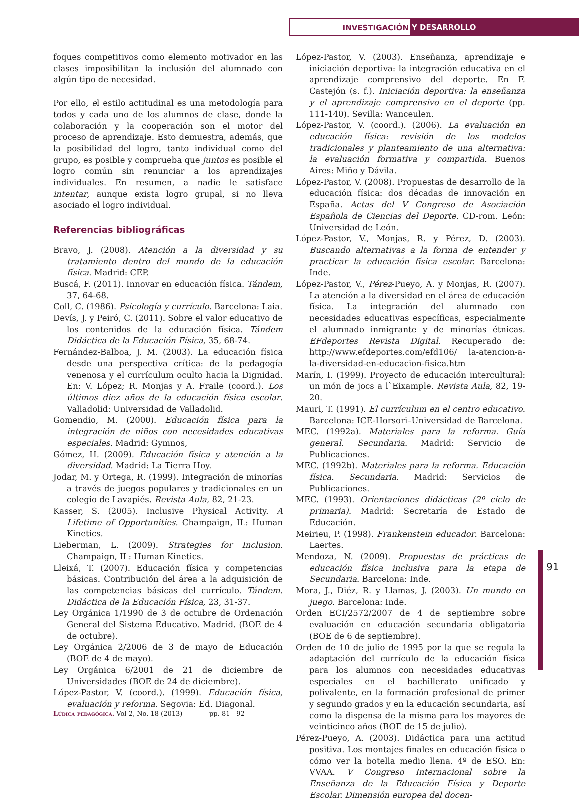INVESTIGACIÓN
Y DESARROLLO
foques competitivos como elemento motivador en las clases imposibilitan la inclusión del alumnado con algún tipo de necesidad.
Por ello, el estilo actitudinal es una metodología para todos y cada uno de los alumnos de clase, donde la colaboración y la cooperación son el motor del proceso de aprendizaje. Esto demuestra, además, que la posibilidad del logro, tanto individual como del grupo, es posible y comprueba que juntos es posible el logro común sin renunciar a los aprendizajes individuales. En resumen, a nadie le satisface intentar, aunque exista logro grupal, si no lleva asociado el logro individual.
Referencias bibliográficas
Bravo, J. (2008). Atención a la diversidad y su tratamiento dentro del mundo de la educación física. Madrid: CEP.
Buscá, F. (2011). Innovar en educación física. Tándem, 37, 64-68.
Coll, C. (1986). Psicología y currículo. Barcelona: Laia.
Devís, J. y Peiró, C. (2011). Sobre el valor educativo de los contenidos de la educación física. Tándem Didáctica de la Educación Física, 35, 68-74.
Fernández-Balboa, J. M. (2003). La educación física desde una perspectiva crítica: de la pedagogía venenosa y el currículum oculto hacia la Dignidad. En: V. López; R. Monjas y A. Fraile (coord.). Los últimos diez años de la educación física escolar. Valladolid: Universidad de Valladolid.
Gomendio, M. (2000). Educación física para la integración de niños con necesidades educativas especiales. Madrid: Gymnos,
Gómez, H. (2009). Educación física y atención a la diversidad. Madrid: La Tierra Hoy.
Jodar, M. y Ortega, R. (1999). Integración de minorías a través de juegos populares y tradicionales en un colegio de Lavapiés. Revista Aula, 82, 21-23.
Kasser, S. (2005). Inclusive Physical Activity. A Lifetime of Opportunities. Champaign, IL: Human Kinetics.
Lieberman, L. (2009). Strategies for Inclusion. Champaign, IL: Human Kinetics.
Lleixá, T. (2007). Educación física y competencias básicas. Contribución del área a la adquisición de las competencias básicas del currículo. Tándem. Didáctica de la Educación Física, 23, 31-37.
Ley Orgánica 1/1990 de 3 de octubre de Ordenación General del Sistema Educativo. Madrid. (BOE de 4 de octubre).
Ley Orgánica 2/2006 de 3 de mayo de Educación (BOE de 4 de mayo).
Ley Orgánica 6/2001 de 21 de diciembre de Universidades (BOE de 24 de diciembre).
López-Pastor, V. (coord.). (1999). Educación física, evaluación y reforma. Segovia: Ed. Diagonal.
López-Pastor, V. (2003). Enseñanza, aprendizaje e iniciación deportiva: la integración educativa en el aprendizaje comprensivo del deporte. En F. Castejón (s. f.). Iniciación deportiva: la enseñanza y el aprendizaje comprensivo en el deporte (pp. 111-140). Sevilla: Wanceulen.
López-Pastor, V. (coord.). (2006). La evaluación en educación física: revisión de los modelos tradicionales y planteamiento de una alternativa: la evaluación formativa y compartida. Buenos Aires: Miño y Dávila.
López-Pastor, V. (2008). Propuestas de desarrollo de la educación física: dos décadas de innovación en España. Actas del V Congreso de Asociación Española de Ciencias del Deporte. CD-rom. León: Universidad de León.
López-Pastor, V., Monjas, R. y Pérez, D. (2003). Buscando alternativas a la forma de entender y practicar la educación física escolar. Barcelona: Inde.
López-Pastor, V., Pérez-Pueyo, A. y Monjas, R. (2007). La atención a la diversidad en el área de educación física. La integración del alumnado con necesidades educativas específicas, especialmente el alumnado inmigrante y de minorías étnicas. EFdeportes Revista Digital. Recuperado de: http://www.efdeportes.com/efd106/ la-atencion-a-la-diversidad-en-educacion-fisica.htm
Marín, I. (1999). Proyecto de educación intercultural: un món de jocs a l`Eixample. Revista Aula, 82, 19-20.
Mauri, T. (1991). El currículum en el centro educativo. Barcelona: ICE-Horsori–Universidad de Barcelona.
MEC. (1992a). Materiales para la reforma. Guía general. Secundaria. Madrid: Servicio de Publicaciones.
MEC. (1992b). Materiales para la reforma. Educación física. Secundaria. Madrid: Servicios de Publicaciones.
MEC. (1993). Orientaciones didácticas (2º ciclo de primaria). Madrid: Secretaría de Estado de Educación.
Meirieu, P. (1998). Frankenstein educador. Barcelona: Laertes.
Mendoza, N. (2009). Propuestas de prácticas de educación física inclusiva para la etapa de Secundaria. Barcelona: Inde.
Mora, J., Diéz, R. y Llamas, J. (2003). Un mundo en juego. Barcelona: Inde.
Orden ECI/2572/2007 de 4 de septiembre sobre evaluación en educación secundaria obligatoria (BOE de 6 de septiembre).
Orden de 10 de julio de 1995 por la que se regula la adaptación del currículo de la educación física para los alumnos con necesidades educativas especiales en el bachillerato unificado y polivalente, en la formación profesional de primer y segundo grados y en la educación secundaria, así como la dispensa de la misma para los mayores de veinticinco años (BOE de 15 de julio).
Pérez-Pueyo, A. (2003). Didáctica para una actitud positiva. Los montajes finales en educación física o cómo ver la botella medio llena. 4º de ESO. En: VVAA. V Congreso Internacional sobre la Enseñanza de la Educación Física y Deporte Escolar. Dimensión europea del docen-
91
Lúdica pedagógica. Vol 2, No. 18 (2013) pp. 81 - 92